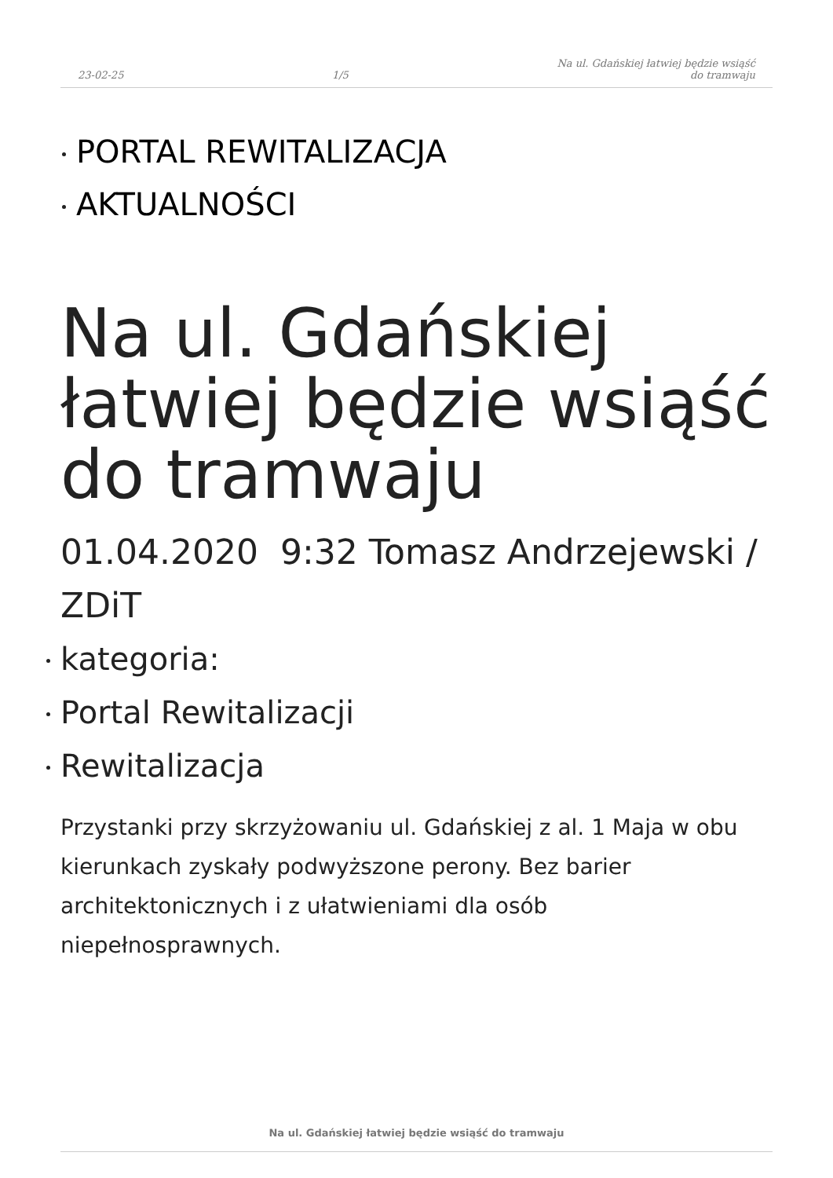23-02-25 1/5 Na ul. Gdańskiej łatwiej będzie wsiąść
do tramwaju
PORTAL REWITALIZACJA
AKTUALNOŚCI
Na ul. Gdańskiej łatwiej będzie wsiąść do tramwaju
01.04.2020 9:32 Tomasz Andrzejewski / ZDiT
kategoria:
Portal Rewitalizacji
Rewitalizacja
Przystanki przy skrzyżowaniu ul. Gdańskiej z al. 1 Maja w obu kierunkach zyskały podwyższone perony. Bez barier architektonicznych i z ułatwieniami dla osób niepełnosprawnych.
Na ul. Gdańskiej łatwiej będzie wsiąść do tramwaju